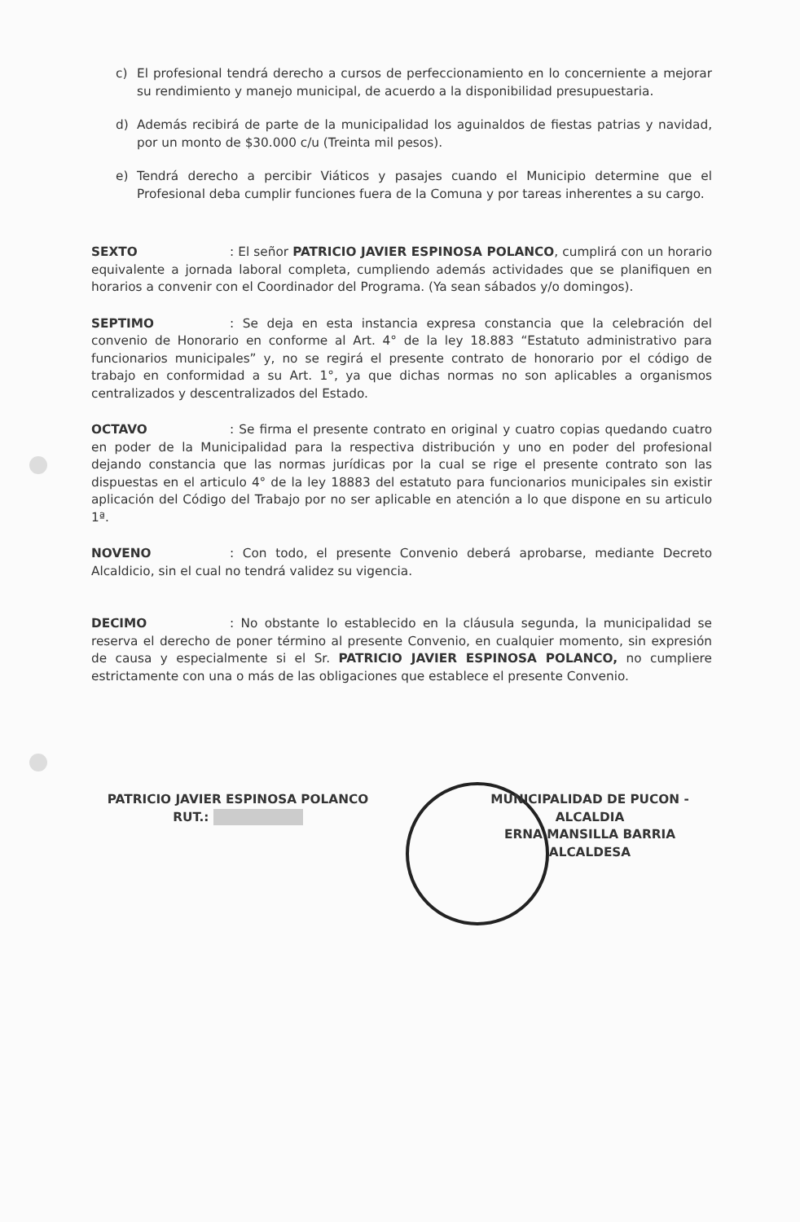c) El profesional tendrá derecho a cursos de perfeccionamiento en lo concerniente a mejorar su rendimiento y manejo municipal, de acuerdo a la disponibilidad presupuestaria.
d) Además recibirá de parte de la municipalidad los aguinaldos de fiestas patrias y navidad, por un monto de $30.000 c/u (Treinta mil pesos).
e) Tendrá derecho a percibir Viáticos y pasajes cuando el Municipio determine que el Profesional deba cumplir funciones fuera de la Comuna y por tareas inherentes a su cargo.
SEXTO: El señor PATRICIO JAVIER ESPINOSA POLANCO, cumplirá con un horario equivalente a jornada laboral completa, cumpliendo además actividades que se planifiquen en horarios a convenir con el Coordinador del Programa. (Ya sean sábados y/o domingos).
SEPTIMO: Se deja en esta instancia expresa constancia que la celebración del convenio de Honorario en conforme al Art. 4° de la ley 18.883 “Estatuto administrativo para funcionarios municipales” y, no se regirá el presente contrato de honorario por el código de trabajo en conformidad a su Art. 1°, ya que dichas normas no son aplicables a organismos centralizados y descentralizados del Estado.
OCTAVO: Se firma el presente contrato en original y cuatro copias quedando cuatro en poder de la Municipalidad para la respectiva distribución y uno en poder del profesional dejando constancia que las normas jurídicas por la cual se rige el presente contrato son las dispuestas en el articulo 4° de la ley 18883 del estatuto para funcionarios municipales sin existir aplicación del Código del Trabajo por no ser aplicable en atención a lo que dispone en su articulo 1ª.
NOVENO: Con todo, el presente Convenio deberá aprobarse, mediante Decreto Alcaldicio, sin el cual no tendrá validez su vigencia.
DECIMO: No obstante lo establecido en la cláusula segunda, la municipalidad se reserva el derecho de poner término al presente Convenio, en cualquier momento, sin expresión de causa y especialmente si el Sr. PATRICIO JAVIER ESPINOSA POLANCO, no cumpliere estrictamente con una o más de las obligaciones que establece el presente Convenio.
PATRICIO JAVIER ESPINOSA POLANCO
RUT.:
MUNICIPALIDAD DE PUCON - ALCALDIA
ERNA MANSILLA BARRIA
ALCALDESA